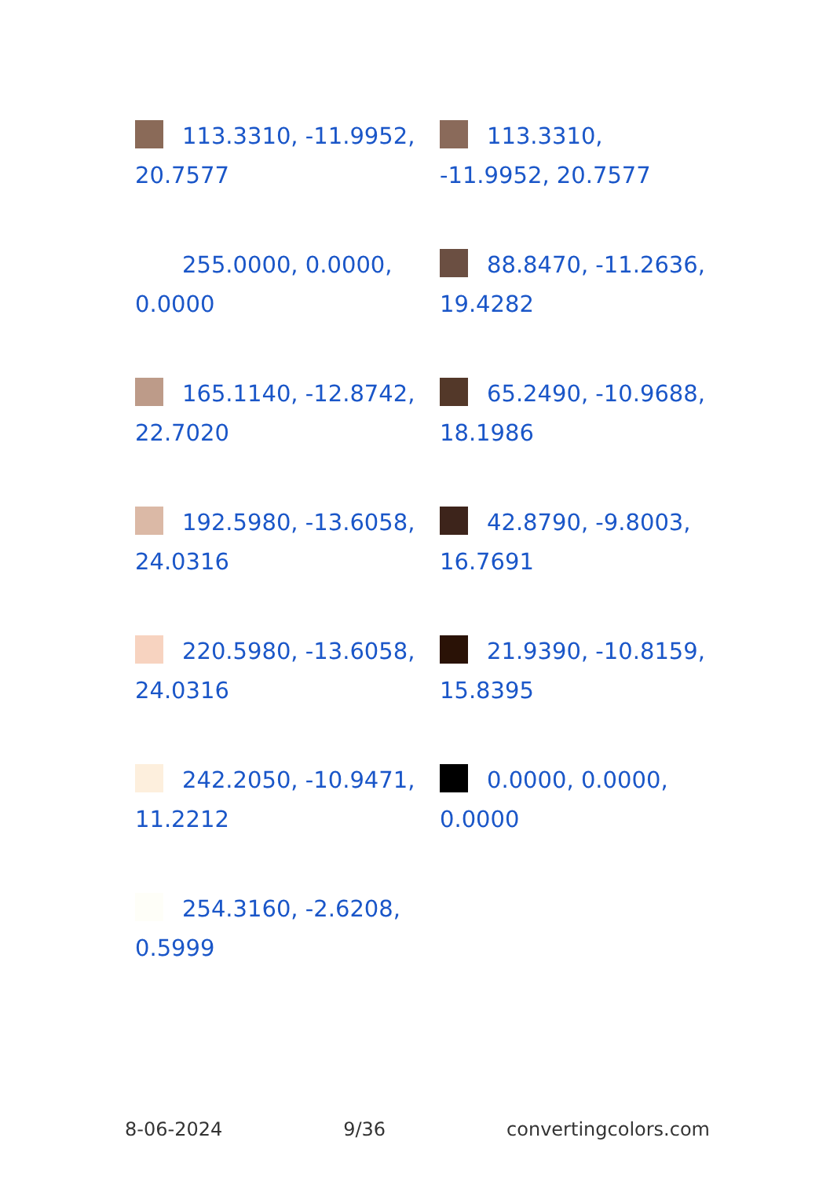113.3310, -11.9952, 20.7577
113.3310, -11.9952, 20.7577
255.0000, 0.0000, 0.0000
88.8470, -11.2636, 19.4282
165.1140, -12.8742, 22.7020
65.2490, -10.9688, 18.1986
192.5980, -13.6058, 24.0316
42.8790, -9.8003, 16.7691
220.5980, -13.6058, 24.0316
21.9390, -10.8159, 15.8395
242.2050, -10.9471, 11.2212
0.0000, 0.0000, 0.0000
254.3160, -2.6208, 0.5999
8-06-2024 9/36 convertingcolors.com